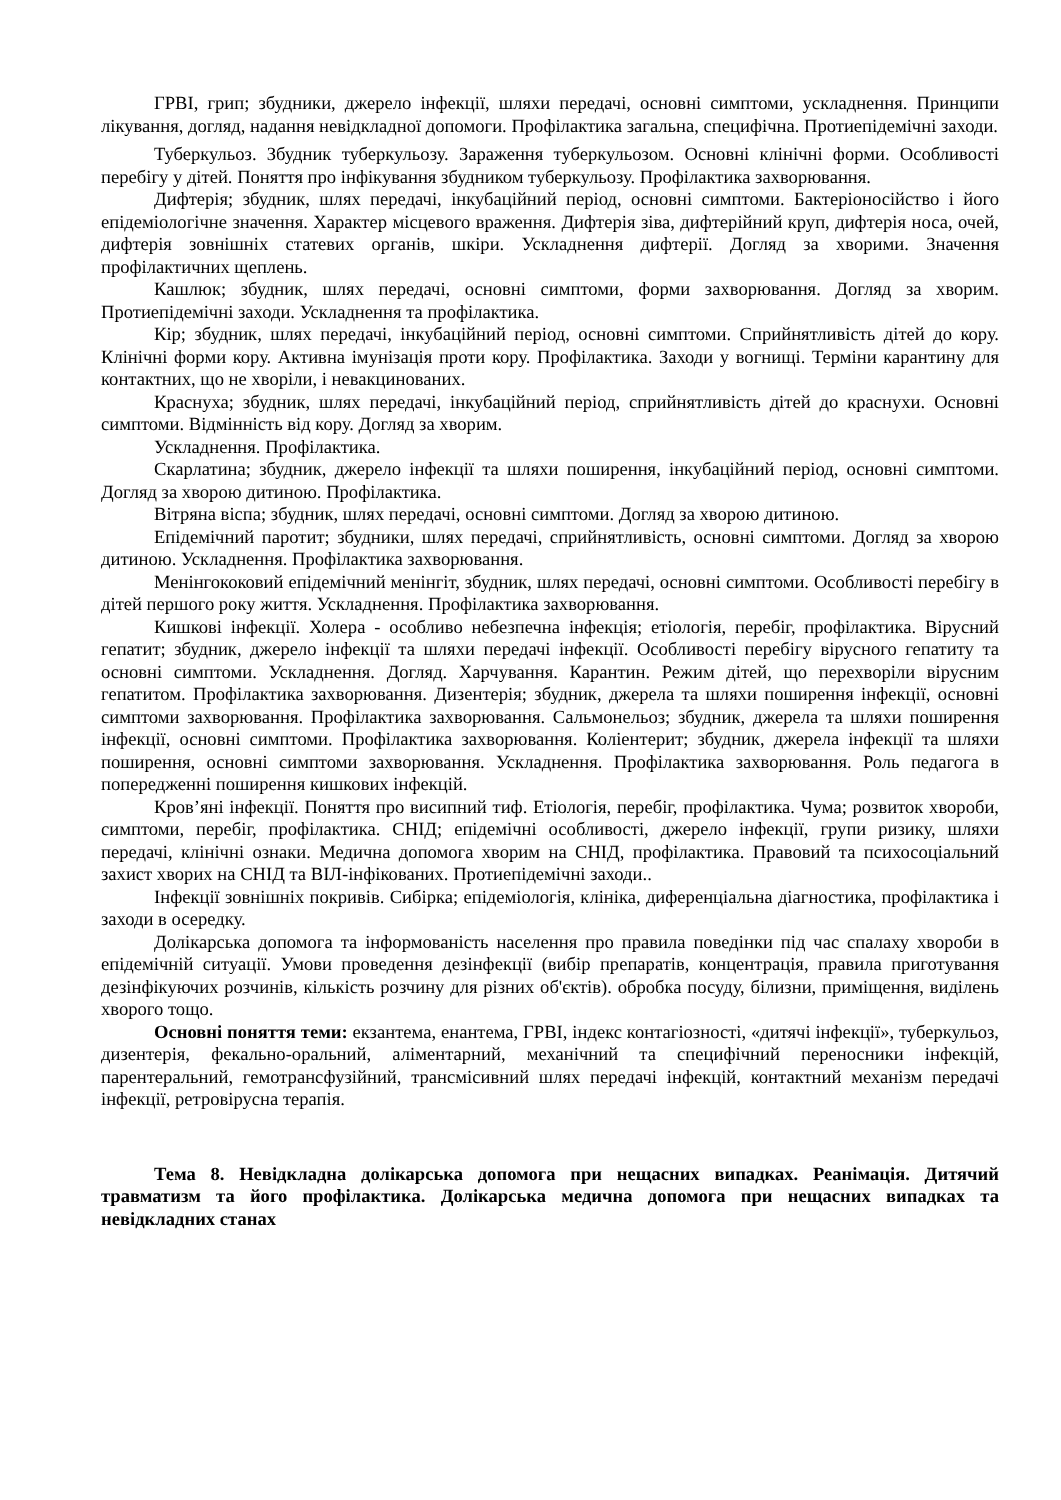ГРВІ, грип; збудники, джерело інфекції, шляхи передачі, основні симптоми, ускладнення. Принципи лікування, догляд, надання невідкладної допомоги. Профілактика загальна, специфічна. Протиепідемічні заходи.
Туберкульоз. Збудник туберкульозу. Зараження туберкульозом. Основні клінічні форми. Особливості перебігу у дітей. Поняття про інфікування збудником туберкульозу. Профілактика захворювання.
Дифтерія; збудник, шлях передачі, інкубаційний період, основні симптоми. Бактеріоносійство і його епідеміологічне значення. Характер місцевого враження. Дифтерія зіва, дифтерійний круп, дифтерія носа, очей, дифтерія зовнішніх статевих органів, шкіри. Ускладнення дифтерії. Догляд за хворими. Значення профілактичних щеплень.
Кашлюк; збудник, шлях передачі, основні симптоми, форми захворювання. Догляд за хворим. Протиепідемічні заходи. Ускладнення та профілактика.
Кір; збудник, шлях передачі, інкубаційний період, основні симптоми. Сприйнятливість дітей до кору. Клінічні форми кору. Активна імунізація проти кору. Профілактика. Заходи у вогнищі. Терміни карантину для контактних, що не хворіли, і невакцинованих.
Краснуха; збудник, шлях передачі, інкубаційний період, сприйнятливість дітей до краснухи. Основні симптоми. Відмінність від кору. Догляд за хворим.
Ускладнення. Профілактика.
Скарлатина; збудник, джерело інфекції та шляхи поширення, інкубаційний період, основні симптоми. Догляд за хворою дитиною. Профілактика.
Вітряна віспа; збудник, шлях передачі, основні симптоми. Догляд за хворою дитиною.
Епідемічний паротит; збудники, шлях передачі, сприйнятливість, основні симптоми. Догляд за хворою дитиною. Ускладнення. Профілактика захворювання.
Менінгококовий епідемічний менінгіт, збудник, шлях передачі, основні симптоми. Особливості перебігу в дітей першого року життя. Ускладнення. Профілактика захворювання.
Кишкові інфекції. Холера - особливо небезпечна інфекція; етіологія, перебіг, профілактика. Вірусний гепатит; збудник, джерело інфекції та шляхи передачі інфекції. Особливості перебігу вірусного гепатиту та основні симптоми. Ускладнення. Догляд. Харчування. Карантин. Режим дітей, що перехворіли вірусним гепатитом. Профілактика захворювання. Дизентерія; збудник, джерела та шляхи поширення інфекції, основні симптоми захворювання. Профілактика захворювання. Сальмонельоз; збудник, джерела та шляхи поширення інфекції, основні симптоми. Профілактика захворювання. Коліентерит; збудник, джерела інфекції та шляхи поширення, основні симптоми захворювання. Ускладнення. Профілактика захворювання. Роль педагога в попередженні поширення кишкових інфекцій.
Кров’яні інфекції. Поняття про висипний тиф. Етіологія, перебіг, профілактика. Чума; розвиток хвороби, симптоми, перебіг, профілактика. СНІД; епідемічні особливості, джерело інфекції, групи ризику, шляхи передачі, клінічні ознаки. Медична допомога хворим на СНІД, профілактика. Правовий та психосоціальний захист хворих на СНІД та ВІЛ-інфікованих. Протиепідемічні заходи..
Інфекції зовнішніх покривів. Сибірка; епідеміологія, клініка, диференціальна діагностика, профілактика і заходи в осередку.
Долікарська допомога та інформованість населення про правила поведінки під час спалаху хвороби в епідемічній ситуації. Умови проведення дезінфекції (вибір препаратів, концентрація, правила приготування дезінфікуючих розчинів, кількість розчину для різних об'єктів). обробка посуду, білизни, приміщення, виділень хворого тощо.
Основні поняття теми: екзантема, енантема, ГРВІ, індекс контагіозності, «дитячі інфекції», туберкульоз, дизентерія, фекально-оральний, аліментарний, механічний та специфічний переносники інфекцій, парентеральний, гемотрансфузійний, трансмісивний шлях передачі інфекцій, контактний механізм передачі інфекції, ретровірусна терапія.
Тема 8. Невідкладна долікарська допомога при нещасних випадках. Реанімація. Дитячий травматизм та його профілактика. Долікарська медична допомога при нещасних випадках та невідкладних станах